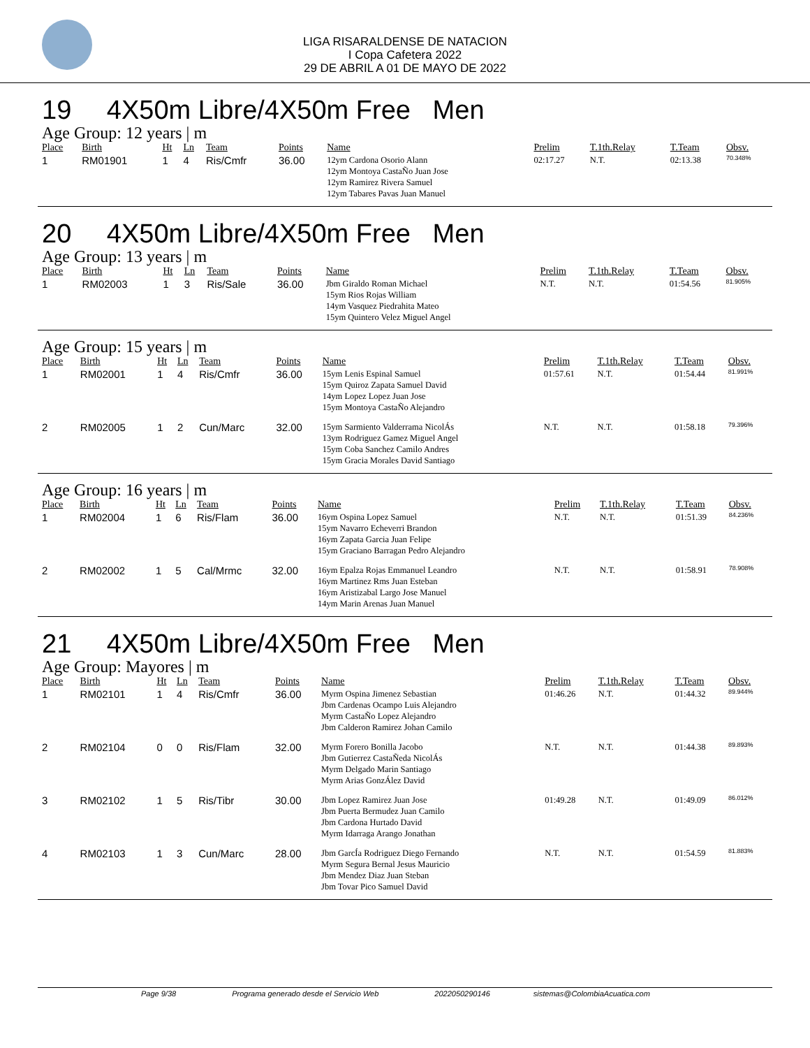LIGA RISARALDENSE DE NATACION
I Copa Cafetera 2022
29 DE ABRIL A 01 DE MAYO DE 2022
19 4X50m Libre/4X50m Free Men
Age Group: 12 years | m
| Place | Birth | Ht | Ln | Team | Points | Name | Prelim | T.1th.Relay | T.Team | Obsv. |
| --- | --- | --- | --- | --- | --- | --- | --- | --- | --- | --- |
| 1 | RM01901 | 1 | 4 | Ris/Cmfr | 36.00 | 12ym Cardona Osorio Alann 12ym Montoya CastaÑo Juan Jose 12ym Ramirez Rivera Samuel 12ym Tabares Pavas Juan Manuel | 02:17.27 | N.T. | 02:13.38 | 70.348% |
20 4X50m Libre/4X50m Free Men
Age Group: 13 years | m
| Place | Birth | Ht | Ln | Team | Points | Name | Prelim | T.1th.Relay | T.Team | Obsv. |
| --- | --- | --- | --- | --- | --- | --- | --- | --- | --- | --- |
| 1 | RM02003 | 1 | 3 | Ris/Sale | 36.00 | Jbm Giraldo Roman Michael 15ym Rios Rojas William 14ym Vasquez Piedrahita Mateo 15ym Quintero Velez Miguel Angel | N.T. | N.T. | 01:54.56 | 81.905% |
Age Group: 15 years | m
| Place | Birth | Ht | Ln | Team | Points | Name | Prelim | T.1th.Relay | T.Team | Obsv. |
| --- | --- | --- | --- | --- | --- | --- | --- | --- | --- | --- |
| 1 | RM02001 | 1 | 4 | Ris/Cmfr | 36.00 | 15ym Lenis Espinal Samuel 15ym Quiroz Zapata Samuel David 14ym Lopez Lopez Juan Jose 15ym Montoya CastaÑo Alejandro | 01:57.61 | N.T. | 01:54.44 | 81.991% |
| 2 | RM02005 | 1 | 2 | Cun/Marc | 32.00 | 15ym Sarmiento Valderrama NicolÁs 13ym Rodriguez Gamez Miguel Angel 15ym Coba Sanchez Camilo Andres 15ym Gracia Morales David Santiago | N.T. | N.T. | 01:58.18 | 79.396% |
Age Group: 16 years | m
| Place | Birth | Ht | Ln | Team | Points | Name | Prelim | T.1th.Relay | T.Team | Obsv. |
| --- | --- | --- | --- | --- | --- | --- | --- | --- | --- | --- |
| 1 | RM02004 | 1 | 6 | Ris/Flam | 36.00 | 16ym Ospina Lopez Samuel 15ym Navarro Echeverri Brandon 16ym Zapata Garcia Juan Felipe 15ym Graciano Barragan Pedro Alejandro | N.T. | N.T. | 01:51.39 | 84.236% |
| 2 | RM02002 | 1 | 5 | Cal/Mrmc | 32.00 | 16ym Epalza Rojas Emmanuel Leandro 16ym Martinez Rms Juan Esteban 16ym Aristizabal Largo Jose Manuel 14ym Marin Arenas Juan Manuel | N.T. | N.T. | 01:58.91 | 78.908% |
21 4X50m Libre/4X50m Free Men
Age Group: Mayores | m
| Place | Birth | Ht | Ln | Team | Points | Name | Prelim | T.1th.Relay | T.Team | Obsv. |
| --- | --- | --- | --- | --- | --- | --- | --- | --- | --- | --- |
| 1 | RM02101 | 1 | 4 | Ris/Cmfr | 36.00 | Myrm Ospina Jimenez Sebastian Jbm Cardenas Ocampo Luis Alejandro Myrm CastaÑo Lopez Alejandro Jbm Calderon Ramirez Johan Camilo | 01:46.26 | N.T. | 01:44.32 | 89.944% |
| 2 | RM02104 | 0 | 0 | Ris/Flam | 32.00 | Myrm Forero Bonilla Jacobo Jbm Gutierrez CastaÑeda NicolÁs Myrm Delgado Marin Santiago Myrm Arias GonzÁlez David | N.T. | N.T. | 01:44.38 | 89.893% |
| 3 | RM02102 | 1 | 5 | Ris/Tibr | 30.00 | Jbm Lopez Ramirez Juan Jose Jbm Puerta Bermudez Juan Camilo Jbm Cardona Hurtado David Myrm Idarraga Arango Jonathan | 01:49.28 | N.T. | 01:49.09 | 86.012% |
| 4 | RM02103 | 1 | 3 | Cun/Marc | 28.00 | Jbm GarcÍa Rodriguez Diego Fernando Myrm Segura Bernal Jesus Mauricio Jbm Mendez Diaz Juan Steban Jbm Tovar Pico Samuel David | N.T. | N.T. | 01:54.59 | 81.883% |
Page 9/38 Programa generado desde el Servicio Web 2022050290146 sistemas@ColombiaAcuatica.com